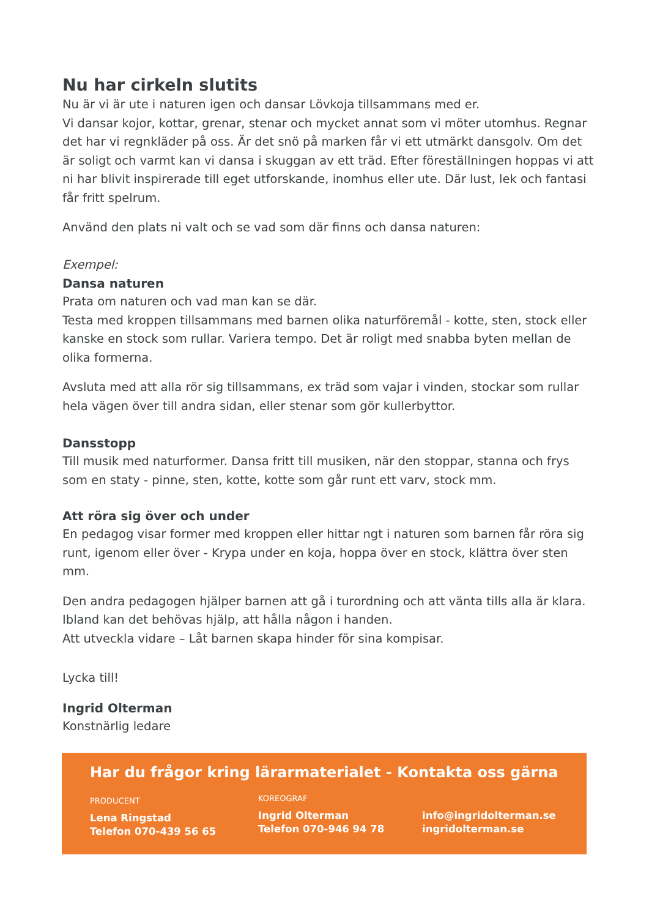Nu har cirkeln slutits
Nu är vi är ute i naturen igen och dansar Lövkoja tillsammans med er.
Vi dansar kojor, kottar, grenar, stenar och mycket annat som vi möter utomhus. Regnar det har vi regnkläder på oss. Är det snö på marken får vi ett utmärkt dansgolv. Om det är soligt och varmt kan vi dansa i skuggan av ett träd. Efter föreställningen hoppas vi att ni har blivit inspirerade till eget utforskande, inomhus eller ute. Där lust, lek och fantasi får fritt spelrum.
Använd den plats ni valt och se vad som där finns och dansa naturen:
Exempel:
Dansa naturen
Prata om naturen och vad man kan se där.
Testa med kroppen tillsammans med barnen olika naturföremål - kotte, sten, stock eller kanske en stock som rullar. Variera tempo. Det är roligt med snabba byten mellan de olika formerna.
Avsluta med att alla rör sig tillsammans, ex träd som vajar i vinden, stockar som rullar hela vägen över till andra sidan, eller stenar som gör kullerbyttor.
Dansstopp
Till musik med naturformer. Dansa fritt till musiken, när den stoppar, stanna och frys som en staty - pinne, sten, kotte, kotte som går runt ett varv, stock mm.
Att röra sig över och under
En pedagog visar former med kroppen eller hittar ngt i naturen som barnen får röra sig runt, igenom eller över - Krypa under en koja, hoppa över en stock, klättra över sten mm.
Den andra pedagogen hjälper barnen att gå i turordning och att vänta tills alla är klara. Ibland kan det behövas hjälp, att hålla någon i handen.
Att utveckla vidare – Låt barnen skapa hinder för sina kompisar.
Lycka till!
Ingrid Olterman
Konstnärlig ledare
Har du frågor kring lärarmaterialet - Kontakta oss gärna
PRODUCENT
Lena Ringstad
Telefon 070-439 56 65
KOREOGRAF
Ingrid Olterman
Telefon 070-946 94 78
info@ingridolterman.se
ingridolterman.se